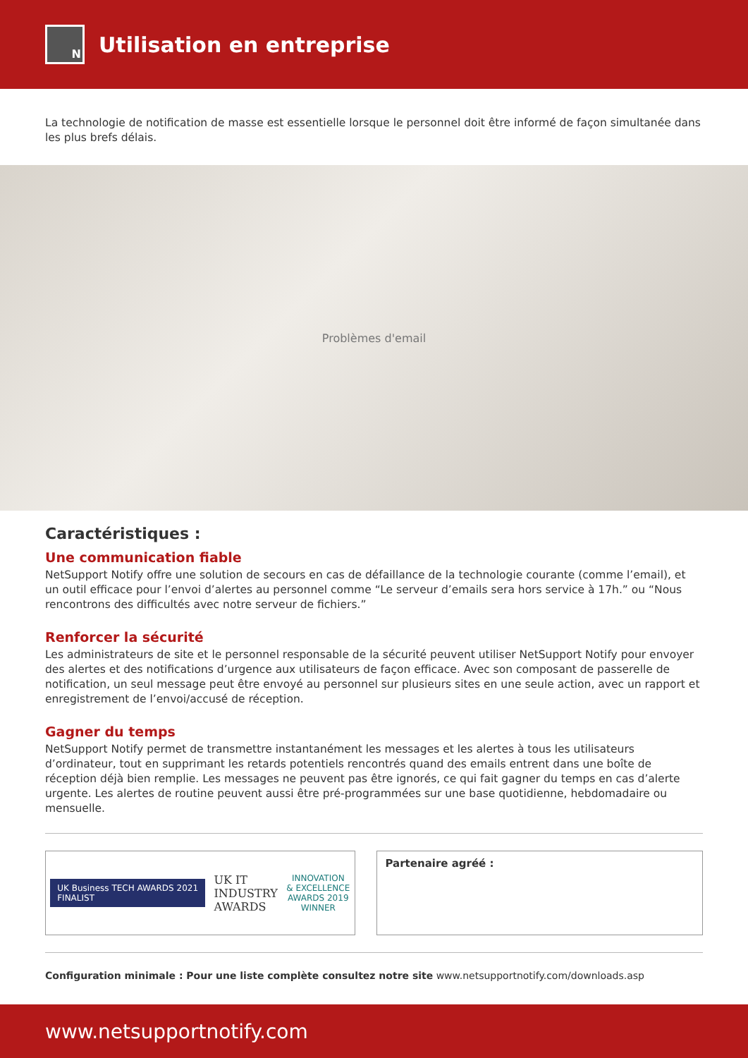N
Utilisation en entreprise
La technologie de notification de masse est essentielle lorsque le personnel doit être informé de façon simultanée dans les plus brefs délais.
Problèmes d'email
Caractéristiques :
Une communication fiable
NetSupport Notify offre une solution de secours en cas de défaillance de la technologie courante (comme l’email), et un outil efficace pour l’envoi d’alertes au personnel comme “Le serveur d’emails sera hors service à 17h.” ou “Nous rencontrons des difficultés avec notre serveur de fichiers.”
Renforcer la sécurité
Les administrateurs de site et le personnel responsable de la sécurité peuvent utiliser NetSupport Notify pour envoyer des alertes et des notifications d’urgence aux utilisateurs de façon efficace. Avec son composant de passerelle de notification, un seul message peut être envoyé au personnel sur plusieurs sites en une seule action, avec un rapport et enregistrement de l’envoi/accusé de réception.
Gagner du temps
NetSupport Notify permet de transmettre instantanément les messages et les alertes à tous les utilisateurs d’ordinateur, tout en supprimant les retards potentiels rencontrés quand des emails entrent dans une boîte de réception déjà bien remplie. Les messages ne peuvent pas être ignorés, ce qui fait gagner du temps en cas d’alerte urgente. Les alertes de routine peuvent aussi être pré-programmées sur une base quotidienne, hebdomadaire ou mensuelle.
UK Business TECH AWARDS 2021
FINALIST
UK IT
INDUSTRY
AWARDS
INNOVATION
& EXCELLENCE
AWARDS 2019
WINNER
Partenaire agréé :
Configuration minimale : Pour une liste complète consultez notre site www.netsupportnotify.com/downloads.asp
www.netsupportnotify.com